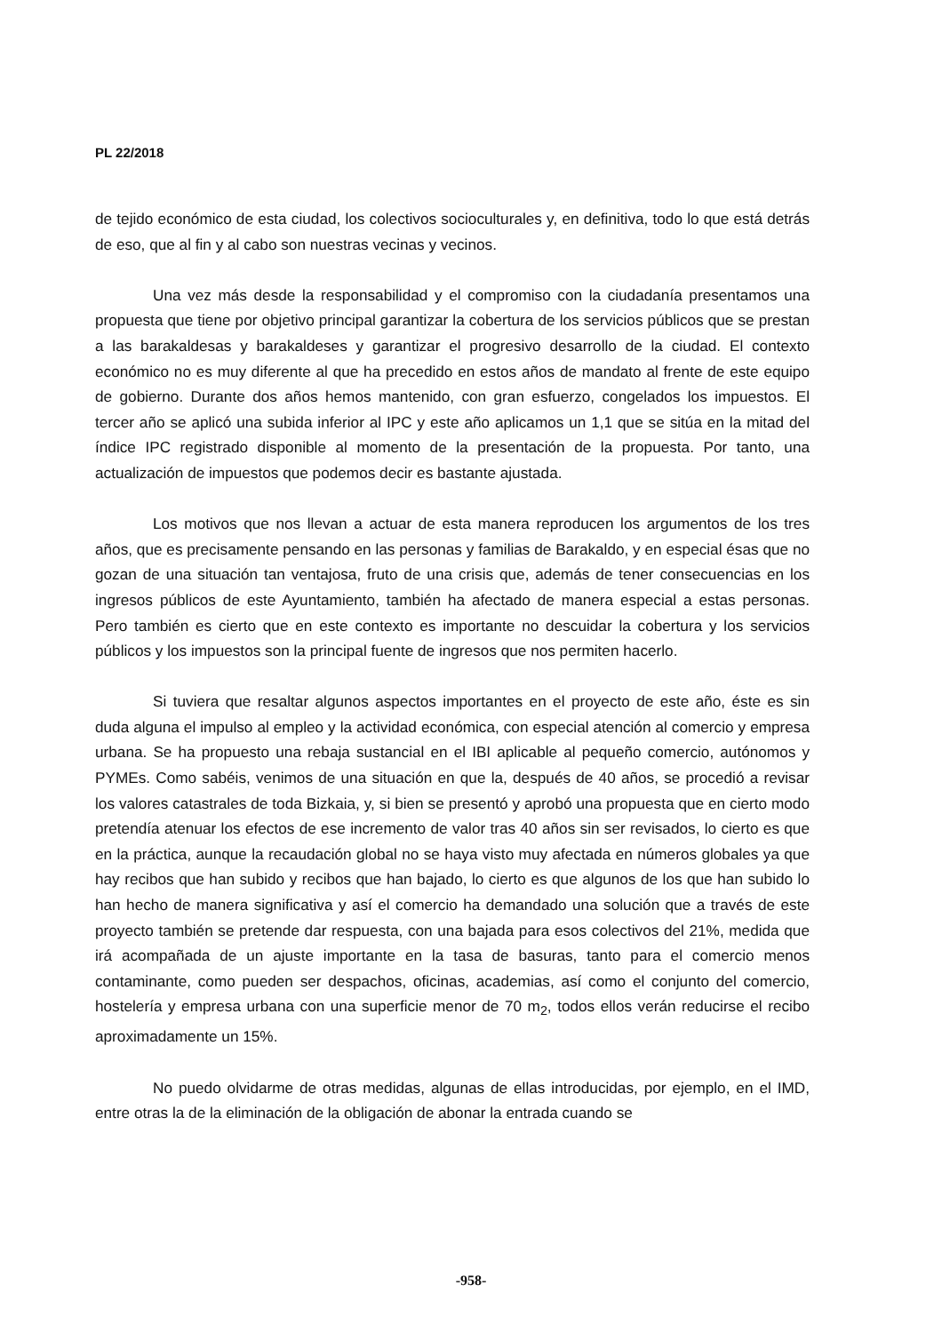PL 22/2018
de tejido económico de esta ciudad, los colectivos socioculturales y, en definitiva, todo lo que está detrás de eso, que al fin y al cabo son nuestras vecinas y vecinos.
Una vez más desde la responsabilidad y el compromiso con la ciudadanía presentamos una propuesta que tiene por objetivo principal garantizar la cobertura de los servicios públicos que se prestan a las barakaldesas y barakaldeses y garantizar el progresivo desarrollo de la ciudad. El contexto económico no es muy diferente al que ha precedido en estos años de mandato al frente de este equipo de gobierno. Durante dos años hemos mantenido, con gran esfuerzo, congelados los impuestos. El tercer año se aplicó una subida inferior al IPC y este año aplicamos un 1,1 que se sitúa en la mitad del índice IPC registrado disponible al momento de la presentación de la propuesta. Por tanto, una actualización de impuestos que podemos decir es bastante ajustada.
Los motivos que nos llevan a actuar de esta manera reproducen los argumentos de los tres años, que es precisamente pensando en las personas y familias de Barakaldo, y en especial ésas que no gozan de una situación tan ventajosa, fruto de una crisis que, además de tener consecuencias en los ingresos públicos de este Ayuntamiento, también ha afectado de manera especial a estas personas. Pero también es cierto que en este contexto es importante no descuidar la cobertura y los servicios públicos y los impuestos son la principal fuente de ingresos que nos permiten hacerlo.
Si tuviera que resaltar algunos aspectos importantes en el proyecto de este año, éste es sin duda alguna el impulso al empleo y la actividad económica, con especial atención al comercio y empresa urbana. Se ha propuesto una rebaja sustancial en el IBI aplicable al pequeño comercio, autónomos y PYMEs. Como sabéis, venimos de una situación en que la, después de 40 años, se procedió a revisar los valores catastrales de toda Bizkaia, y, si bien se presentó y aprobó una propuesta que en cierto modo pretendía atenuar los efectos de ese incremento de valor tras 40 años sin ser revisados, lo cierto es que en la práctica, aunque la recaudación global no se haya visto muy afectada en números globales ya que hay recibos que han subido y recibos que han bajado, lo cierto es que algunos de los que han subido lo han hecho de manera significativa y así el comercio ha demandado una solución que a través de este proyecto también se pretende dar respuesta, con una bajada para esos colectivos del 21%, medida que irá acompañada de un ajuste importante en la tasa de basuras, tanto para el comercio menos contaminante, como pueden ser despachos, oficinas, academias, así como el conjunto del comercio, hostelería y empresa urbana con una superficie menor de 70 m<sub>2</sub>, todos ellos verán reducirse el recibo aproximadamente un 15%.
No puedo olvidarme de otras medidas, algunas de ellas introducidas, por ejemplo, en el IMD, entre otras la de la eliminación de la obligación de abonar la entrada cuando se
-958-